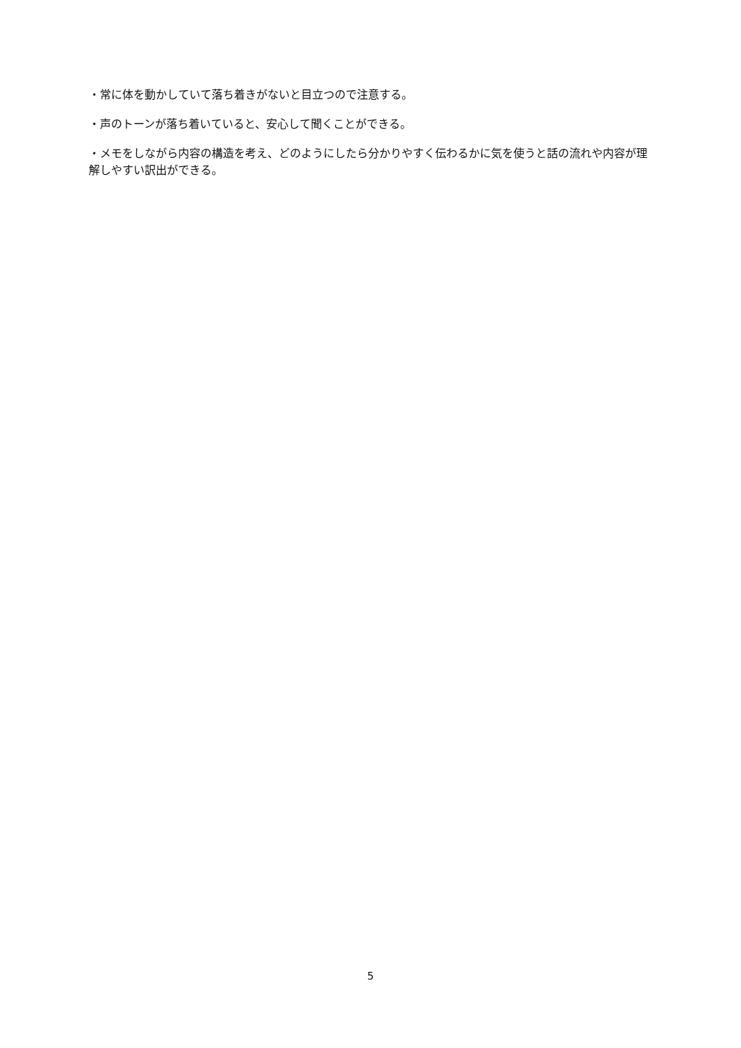・常に体を動かしていて落ち着きがないと目立つので注意する。
・声のトーンが落ち着いていると、安心して聞くことができる。
・メモをしながら内容の構造を考え、どのようにしたら分かりやすく伝わるかに気を使うと話の流れや内容が理解しやすい訳出ができる。
5